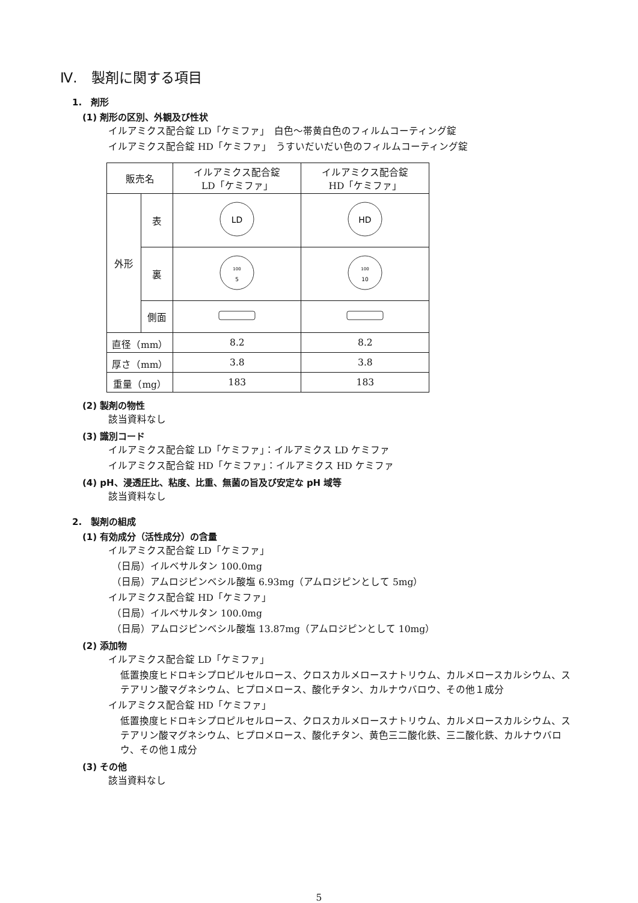Ⅳ.　製剤に関する項目
1.　剤形
(1) 剤形の区別、外観及び性状
イルアミクス配合錠 LD「ケミファ」　白色～帯黄白色のフィルムコーティング錠
イルアミクス配合錠 HD「ケミファ」　うすいだいだい色のフィルムコーティング錠
| 販売名 | | イルアミクス配合錠 LD「ケミファ」 | イルアミクス配合錠 HD「ケミファ」 |
| 外形 | 表 | LD | HD |
| | 裏 | 100 5 | 100 10 |
| | 側面 | | |
| 直径（mm） | | 8.2 | 8.2 |
| 厚さ（mm） | | 3.8 | 3.8 |
| 重量（mg） | | 183 | 183 |
(2) 製剤の物性
該当資料なし
(3) 識別コード
イルアミクス配合錠 LD「ケミファ」：イルアミクス LD ケミファ
イルアミクス配合錠 HD「ケミファ」：イルアミクス HD ケミファ
(4) pH、浸透圧比、粘度、比重、無菌の旨及び安定な pH 域等
該当資料なし
2.　製剤の組成
(1) 有効成分（活性成分）の含量
イルアミクス配合錠 LD「ケミファ」
（日局）イルベサルタン 100.0mg
（日局）アムロジピンベシル酸塩 6.93mg（アムロジピンとして 5mg）
イルアミクス配合錠 HD「ケミファ」
（日局）イルベサルタン 100.0mg
（日局）アムロジピンベシル酸塩 13.87mg（アムロジピンとして 10mg）
(2) 添加物
イルアミクス配合錠 LD「ケミファ」
低置換度ヒドロキシプロピルセルロース、クロスカルメロースナトリウム、カルメロースカルシウム、ステアリン酸マグネシウム、ヒプロメロース、酸化チタン、カルナウバロウ、その他１成分
イルアミクス配合錠 HD「ケミファ」
低置換度ヒドロキシプロピルセルロース、クロスカルメロースナトリウム、カルメロースカルシウム、ステアリン酸マグネシウム、ヒプロメロース、酸化チタン、黄色三二酸化鉄、三二酸化鉄、カルナウバロウ、その他１成分
(3) その他
該当資料なし
5